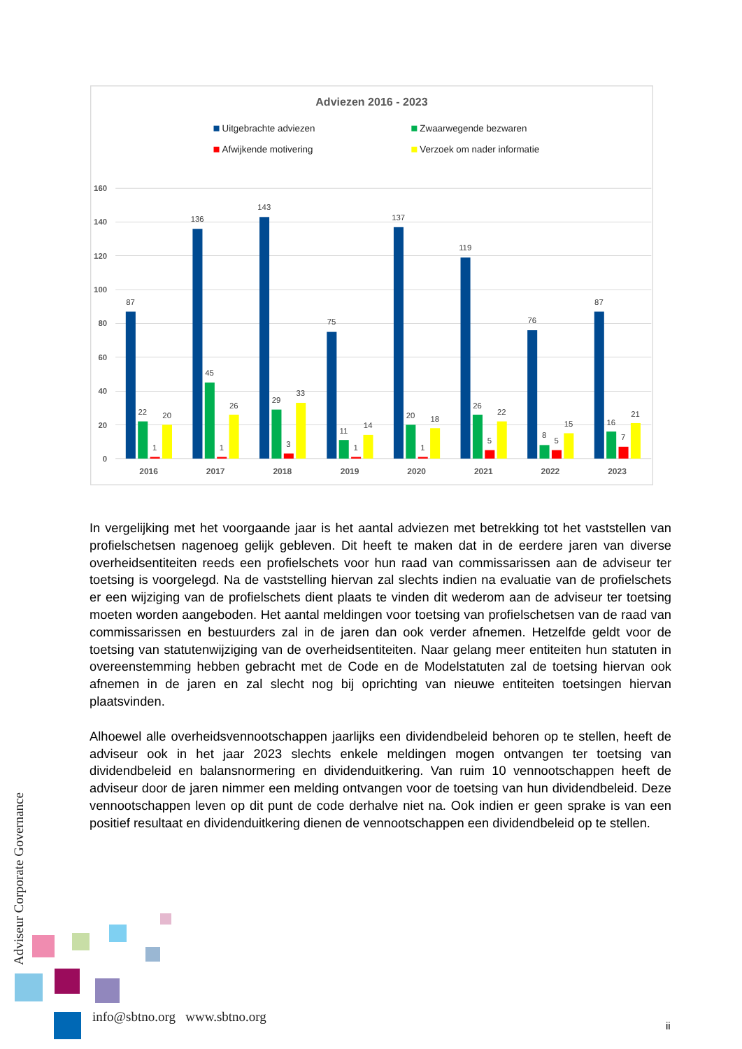Adviezen 2016 - 2023
Uitgebrachte adviezen
Zwaarwegende bezwaren
Afwijkende motivering
Verzoek om nader informatie
160
140
120
100
80
60
40
20
0
87
22
1
20
136
45
1
26
143
29
3
33
75
11
1
14
137
20
1
18
119
26
5
22
76
8
5
15
87
16
7
21
2016
2017
2018
2019
2020
2021
2022
2023
In vergelijking met het voorgaande jaar is het aantal adviezen met betrekking tot het vaststellen van profielschetsen nagenoeg gelijk gebleven. Dit heeft te maken dat in de eerdere jaren van diverse overheidsentiteiten reeds een profielschets voor hun raad van commissarissen aan de adviseur ter toetsing is voorgelegd. Na de vaststelling hiervan zal slechts indien na evaluatie van de profielschets er een wijziging van de profielschets dient plaats te vinden dit wederom aan de adviseur ter toetsing moeten worden aangeboden. Het aantal meldingen voor toetsing van profielschetsen van de raad van commissarissen en bestuurders zal in de jaren dan ook verder afnemen. Hetzelfde geldt voor de toetsing van statutenwijziging van de overheidsentiteiten. Naar gelang meer entiteiten hun statuten in overeenstemming hebben gebracht met de Code en de Modelstatuten zal de toetsing hiervan ook afnemen in de jaren en zal slecht nog bij oprichting van nieuwe entiteiten toetsingen hiervan plaatsvinden.
Alhoewel alle overheidsvennootschappen jaarlijks een dividendbeleid behoren op te stellen, heeft de adviseur ook in het jaar 2023 slechts enkele meldingen mogen ontvangen ter toetsing van dividendbeleid en balansnormering en dividenduitkering. Van ruim 10 vennootschappen heeft de adviseur door de jaren nimmer een melding ontvangen voor de toetsing van hun dividendbeleid. Deze vennootschappen leven op dit punt de code derhalve niet na. Ook indien er geen sprake is van een positief resultaat en dividenduitkering dienen de vennootschappen een dividendbeleid op te stellen.
Adviseur Corporate Governance
info@sbtno.org www.sbtno.org
ii